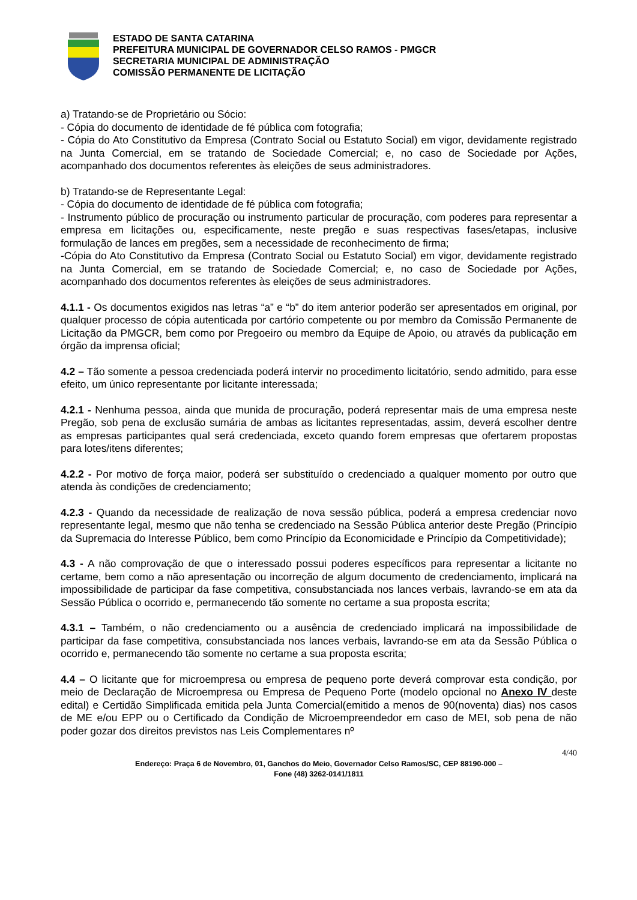ESTADO DE SANTA CATARINA
PREFEITURA MUNICIPAL DE GOVERNADOR CELSO RAMOS - PMGCR
SECRETARIA MUNICIPAL DE ADMINISTRAÇÃO
COMISSÃO PERMANENTE DE LICITAÇÃO
a) Tratando-se de Proprietário ou Sócio:
- Cópia do documento de identidade de fé pública com fotografia;
- Cópia do Ato Constitutivo da Empresa (Contrato Social ou Estatuto Social) em vigor, devidamente registrado na Junta Comercial, em se tratando de Sociedade Comercial; e, no caso de Sociedade por Ações, acompanhado dos documentos referentes às eleições de seus administradores.
b) Tratando-se de Representante Legal:
- Cópia do documento de identidade de fé pública com fotografia;
- Instrumento público de procuração ou instrumento particular de procuração, com poderes para representar a empresa em licitações ou, especificamente, neste pregão e suas respectivas fases/etapas, inclusive formulação de lances em pregões, sem a necessidade de reconhecimento de firma;
-Cópia do Ato Constitutivo da Empresa (Contrato Social ou Estatuto Social) em vigor, devidamente registrado na Junta Comercial, em se tratando de Sociedade Comercial; e, no caso de Sociedade por Ações, acompanhado dos documentos referentes às eleições de seus administradores.
4.1.1 - Os documentos exigidos nas letras “a” e “b” do item anterior poderão ser apresentados em original, por qualquer processo de cópia autenticada por cartório competente ou por membro da Comissão Permanente de Licitação da PMGCR, bem como por Pregoeiro ou membro da Equipe de Apoio, ou através da publicação em órgão da imprensa oficial;
4.2 – Tão somente a pessoa credenciada poderá intervir no procedimento licitatório, sendo admitido, para esse efeito, um único representante por licitante interessada;
4.2.1 - Nenhuma pessoa, ainda que munida de procuração, poderá representar mais de uma empresa neste Pregão, sob pena de exclusão sumária de ambas as licitantes representadas, assim, deverá escolher dentre as empresas participantes qual será credenciada, exceto quando forem empresas que ofertarem propostas para lotes/itens diferentes;
4.2.2 - Por motivo de força maior, poderá ser substituído o credenciado a qualquer momento por outro que atenda às condições de credenciamento;
4.2.3 - Quando da necessidade de realização de nova sessão pública, poderá a empresa credenciar novo representante legal, mesmo que não tenha se credenciado na Sessão Pública anterior deste Pregão (Princípio da Supremacia do Interesse Público, bem como Princípio da Economicidade e Princípio da Competitividade);
4.3 - A não comprovação de que o interessado possui poderes específicos para representar a licitante no certame, bem como a não apresentação ou incorreção de algum documento de credenciamento, implicará na impossibilidade de participar da fase competitiva, consubstanciada nos lances verbais, lavrando-se em ata da Sessão Pública o ocorrido e, permanecendo tão somente no certame a sua proposta escrita;
4.3.1 – Também, o não credenciamento ou a ausência de credenciado implicará na impossibilidade de participar da fase competitiva, consubstanciada nos lances verbais, lavrando-se em ata da Sessão Pública o ocorrido e, permanecendo tão somente no certame a sua proposta escrita;
4.4 – O licitante que for microempresa ou empresa de pequeno porte deverá comprovar esta condição, por meio de Declaração de Microempresa ou Empresa de Pequeno Porte (modelo opcional no Anexo IV deste edital) e Certidão Simplificada emitida pela Junta Comercial(emitido a menos de 90(noventa) dias) nos casos de ME e/ou EPP ou o Certificado da Condição de Microempreendedor em caso de MEI, sob pena de não poder gozar dos direitos previstos nas Leis Complementares nº
4/40
Endereço: Praça 6 de Novembro, 01, Ganchos do Meio, Governador Celso Ramos/SC, CEP 88190-000 –
Fone (48) 3262-0141/1811